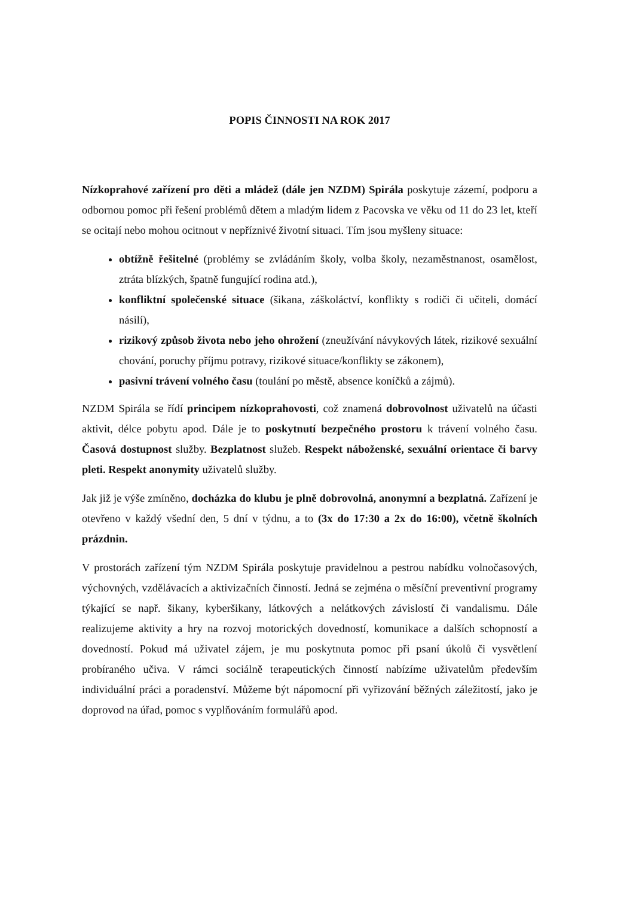POPIS ČINNOSTI NA ROK 2017
Nízkoprahové zařízení pro děti a mládež (dále jen NZDM) Spirála poskytuje zázemí, podporu a odbornou pomoc při řešení problémů dětem a mladým lidem z Pacovska ve věku od 11 do 23 let, kteří se ocitají nebo mohou ocitnout v nepříznivé životní situaci. Tím jsou myšleny situace:
obtížně řešitelné (problémy se zvládáním školy, volba školy, nezaměstnanost, osamělost, ztráta blízkých, špatně fungující rodina atd.),
konfliktní společenské situace (šikana, záškoláctví, konflikty s rodiči či učiteli, domácí násilí),
rizikový způsob života nebo jeho ohrožení (zneužívání návykových látek, rizikové sexuální chování, poruchy příjmu potravy, rizikové situace/konflikty se zákonem),
pasivní trávení volného času (toulání po městě, absence koníčků a zájmů).
NZDM Spirála se řídí principem nízkoprahovosti, což znamená dobrovolnost uživatelů na účasti aktivit, délce pobytu apod. Dále je to poskytnutí bezpečného prostoru k trávení volného času. Časová dostupnost služby. Bezplatnost služeb. Respekt náboženské, sexuální orientace či barvy pleti. Respekt anonymity uživatelů služby.
Jak již je výše zmíněno, docházka do klubu je plně dobrovolná, anonymní a bezplatná. Zařízení je otevřeno v každý všední den, 5 dní v týdnu, a to (3x do 17:30 a 2x do 16:00), včetně školních prázdnin.
V prostorách zařízení tým NZDM Spirála poskytuje pravidelnou a pestrou nabídku volnočasových, výchovných, vzdělávacích a aktivizačních činností. Jedná se zejména o měsíční preventivní programy týkající se např. šikany, kyberšikany, látkových a nelátkových závislostí či vandalismu. Dále realizujeme aktivity a hry na rozvoj motorických dovedností, komunikace a dalších schopností a dovedností. Pokud má uživatel zájem, je mu poskytnuta pomoc při psaní úkolů či vysvětlení probíraného učiva. V rámci sociálně terapeutických činností nabízíme uživatelům především individuální práci a poradenství. Můžeme být nápomocní při vyřizování běžných záležitostí, jako je doprovod na úřad, pomoc s vyplňováním formulářů apod.